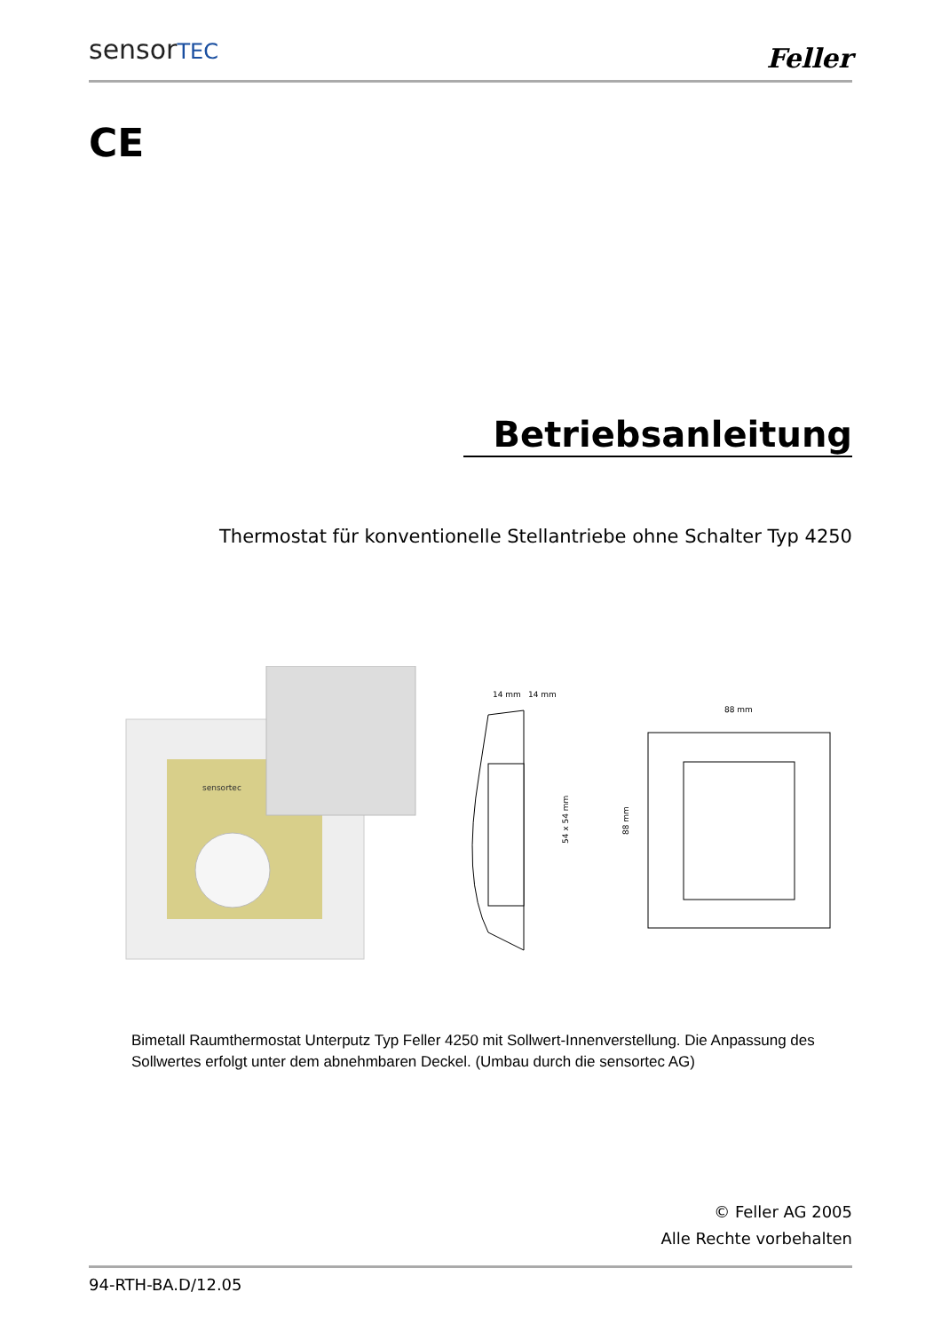sensorTEC Feller
CE
Betriebsanleitung
Thermostat für konventionelle Stellantriebe ohne Schalter Typ 4250
sensortec
14 mm
14 mm
54 x 54 mm
88 mm
88 mm
Bimetall Raumthermostat Unterputz Typ Feller 4250 mit Sollwert-Innenverstellung. Die Anpassung des Sollwertes erfolgt unter dem abnehmbaren Deckel. (Umbau durch die sensortec AG)
© Feller AG 2005
Alle Rechte vorbehalten
94-RTH-BA.D/12.05